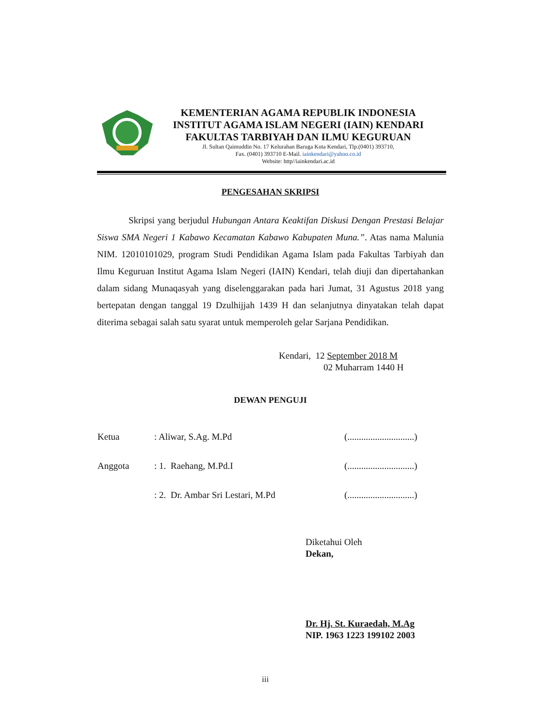KEMENTERIAN AGAMA REPUBLIK INDONESIA
INSTITUT AGAMA ISLAM NEGERI (IAIN) KENDARI
FAKULTAS TARBIYAH DAN ILMU KEGURUAN
Jl. Sultan Qaimuddin No. 17 Kelurahan Baruga Kota Kendari, Tlp.(0401) 393710,
Fax. (0401) 393710 E-Mail. iainkendari@yahoo.co.id
Website: http//iainkendari.ac.id
PENGESAHAN SKRIPSI
Skripsi yang berjudul Hubungan Antara Keaktifan Diskusi Dengan Prestasi Belajar Siswa SMA Negeri 1 Kabawo Kecamatan Kabawo Kabupaten Muna.”. Atas nama Malunia NIM. 12010101029, program Studi Pendidikan Agama Islam pada Fakultas Tarbiyah dan Ilmu Keguruan Institut Agama Islam Negeri (IAIN) Kendari, telah diuji dan dipertahankan dalam sidang Munaqasyah yang diselenggarakan pada hari Jumat, 31 Agustus 2018 yang bertepatan dengan tanggal 19 Dzulhijjah 1439 H dan selanjutnya dinyatakan telah dapat diterima sebagai salah satu syarat untuk memperoleh gelar Sarjana Pendidikan.
Kendari, 12 September 2018 M
02 Muharram 1440 H
DEWAN PENGUJI
| Ketua | : Aliwar, S.Ag. M.Pd | (.............................) |
| Anggota | : 1. Raehang, M.Pd.I | (.............................) |
| | : 2. Dr. Ambar Sri Lestari, M.Pd | (.............................) |
Diketahui Oleh
Dekan,
Dr. Hj. St. Kuraedah, M.Ag
NIP. 1963 1223 199102 2003
iii